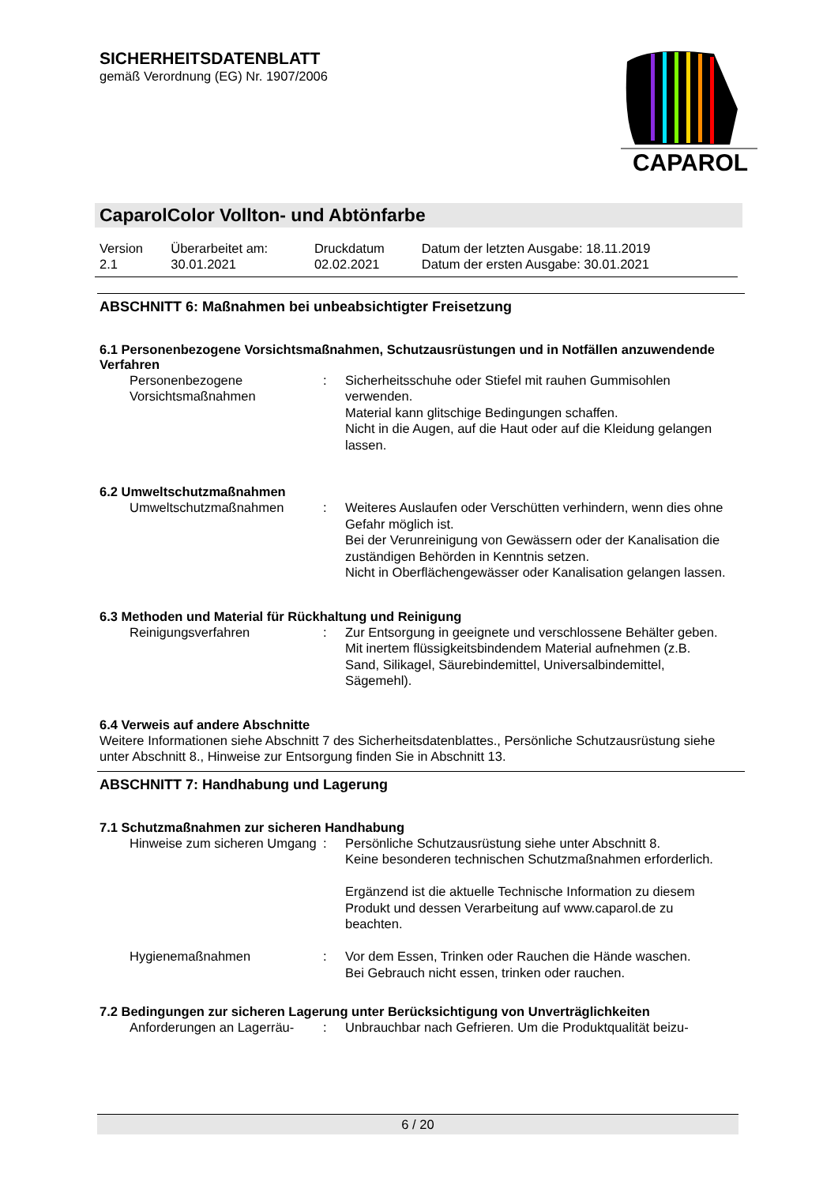SICHERHEITSDATENBLATT
gemäß Verordnung (EG) Nr. 1907/2006
CAPAROL
CaparolColor Vollton- und Abtönfarbe
| Version 2.1 | Überarbeitet am: 30.01.2021 | Druckdatum 02.02.2021 | Datum der letzten Ausgabe: 18.11.2019 Datum der ersten Ausgabe: 30.01.2021 |
ABSCHNITT 6: Maßnahmen bei unbeabsichtigter Freisetzung
6.1 Personenbezogene Vorsichtsmaßnahmen, Schutzausrüstungen und in Notfällen anzuwendende Verfahren
| Personenbezogene Vorsichtsmaßnahmen | : | Sicherheitsschuhe oder Stiefel mit rauhen Gummisohlen verwenden. Material kann glitschige Bedingungen schaffen. Nicht in die Augen, auf die Haut oder auf die Kleidung gelangen lassen. |
6.2 Umweltschutzmaßnahmen
| Umweltschutzmaßnahmen | : | Weiteres Auslaufen oder Verschütten verhindern, wenn dies ohne Gefahr möglich ist. Bei der Verunreinigung von Gewässern oder der Kanalisation die zuständigen Behörden in Kenntnis setzen. Nicht in Oberflächengewässer oder Kanalisation gelangen lassen. |
6.3 Methoden und Material für Rückhaltung und Reinigung
| Reinigungsverfahren | : | Zur Entsorgung in geeignete und verschlossene Behälter geben. Mit inertem flüssigkeitsbindendem Material aufnehmen (z.B. Sand, Silikagel, Säurebindemittel, Universalbindemittel, Sägemehl). |
6.4 Verweis auf andere Abschnitte
Weitere Informationen siehe Abschnitt 7 des Sicherheitsdatenblattes., Persönliche Schutzausrüstung siehe unter Abschnitt 8., Hinweise zur Entsorgung finden Sie in Abschnitt 13.
ABSCHNITT 7: Handhabung und Lagerung
7.1 Schutzmaßnahmen zur sicheren Handhabung
| Hinweise zum sicheren Umgang | : | Persönliche Schutzausrüstung siehe unter Abschnitt 8. Keine besonderen technischen Schutzmaßnahmen erforderlich. Ergänzend ist die aktuelle Technische Information zu diesem Produkt und dessen Verarbeitung auf www.caparol.de zu beachten. |
| Hygienemaßnahmen | : | Vor dem Essen, Trinken oder Rauchen die Hände waschen. Bei Gebrauch nicht essen, trinken oder rauchen. |
7.2 Bedingungen zur sicheren Lagerung unter Berücksichtigung von Unverträglichkeiten
| Anforderungen an Lagerräu- | : | Unbrauchbar nach Gefrieren. Um die Produktqualität beizu- |
6 / 20